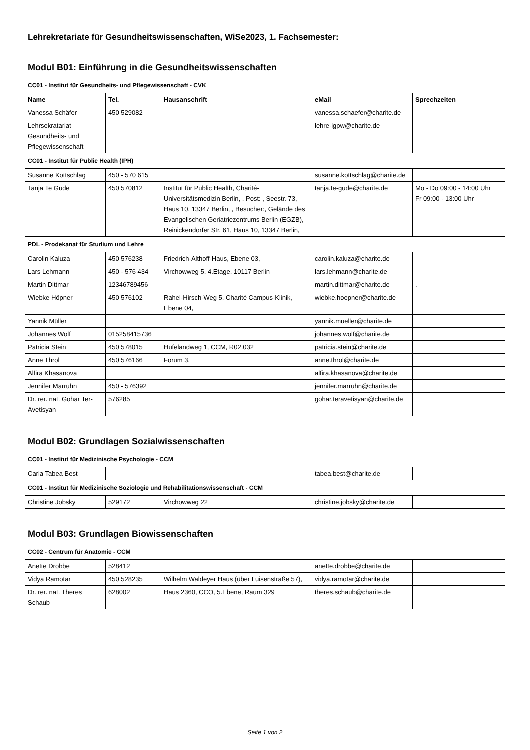Lehrekretariate für Gesundheitswissenschaften, WiSe2023, 1. Fachsemester:
Modul B01: Einführung in die Gesundheitswissenschaften
CC01 - Institut für Gesundheits- und Pflegewissenschaft - CVK
| Name | Tel. | Hausanschrift | eMail | Sprechzeiten |
| --- | --- | --- | --- | --- |
| Vanessa Schäfer | 450 529082 | | vanessa.schaefer@charite.de | |
| Lehrsekratariat Gesundheits- und Pflegewissenschaft | | | lehre-igpw@charite.de | |
CC01 - Institut für Public Health (IPH)
| Susanne Kottschlag | 450 - 570 615 | | susanne.kottschlag@charite.de | |
| Tanja Te Gude | 450 570812 | Institut für Public Health, Charité-Universitätsmedizin Berlin, , Post: , Seestr. 73, Haus 10, 13347 Berlin, , Besucher:, Gelände des Evangelischen Geriatriezentrums Berlin (EGZB), Reinickendorfer Str. 61, Haus 10, 13347 Berlin, | tanja.te-gude@charite.de | Mo - Do 09:00 - 14:00 Uhr Fr 09:00 - 13:00 Uhr |
PDL - Prodekanat für Studium und Lehre
| Carolin Kaluza | 450 576238 | Friedrich-Althoff-Haus, Ebene 03, | carolin.kaluza@charite.de | |
| Lars Lehmann | 450 - 576 434 | Virchowweg 5, 4.Etage, 10117 Berlin | lars.lehmann@charite.de | |
| Martin Dittmar | 12346789456 | | martin.dittmar@charite.de | . |
| Wiebke Höpner | 450 576102 | Rahel-Hirsch-Weg 5, Charité Campus-Klinik, Ebene 04, | wiebke.hoepner@charite.de | |
| Yannik Müller | | | yannik.mueller@charite.de | |
| Johannes Wolf | 015258415736 | | johannes.wolf@charite.de | |
| Patricia Stein | 450 578015 | Hufelandweg 1, CCM, R02.032 | patricia.stein@charite.de | |
| Anne Throl | 450 576166 | Forum 3, | anne.throl@charite.de | |
| Alfira Khasanova | | | alfira.khasanova@charite.de | |
| Jennifer Marruhn | 450 - 576392 | | jennifer.marruhn@charite.de | |
| Dr. rer. nat. Gohar Ter-Avetisyan | 576285 | | gohar.teravetisyan@charite.de | |
Modul B02: Grundlagen Sozialwissenschaften
CC01 - Institut für Medizinische Psychologie - CCM
| Carla Tabea Best | | | tabea.best@charite.de | |
CC01 - Institut für Medizinische Soziologie und Rehabilitationswissenschaft - CCM
| Christine Jobsky | 529172 | Virchowweg 22 | christine.jobsky@charite.de | |
Modul B03: Grundlagen Biowissenschaften
CC02 - Centrum für Anatomie - CCM
| Anette Drobbe | 528412 | | anette.drobbe@charite.de | |
| Vidya Ramotar | 450 528235 | Wilhelm Waldeyer Haus (über Luisenstraße 57), | vidya.ramotar@charite.de | |
| Dr. rer. nat. Theres Schaub | 628002 | Haus 2360, CCO, 5.Ebene, Raum 329 | theres.schaub@charite.de | |
Seite 1 von 2